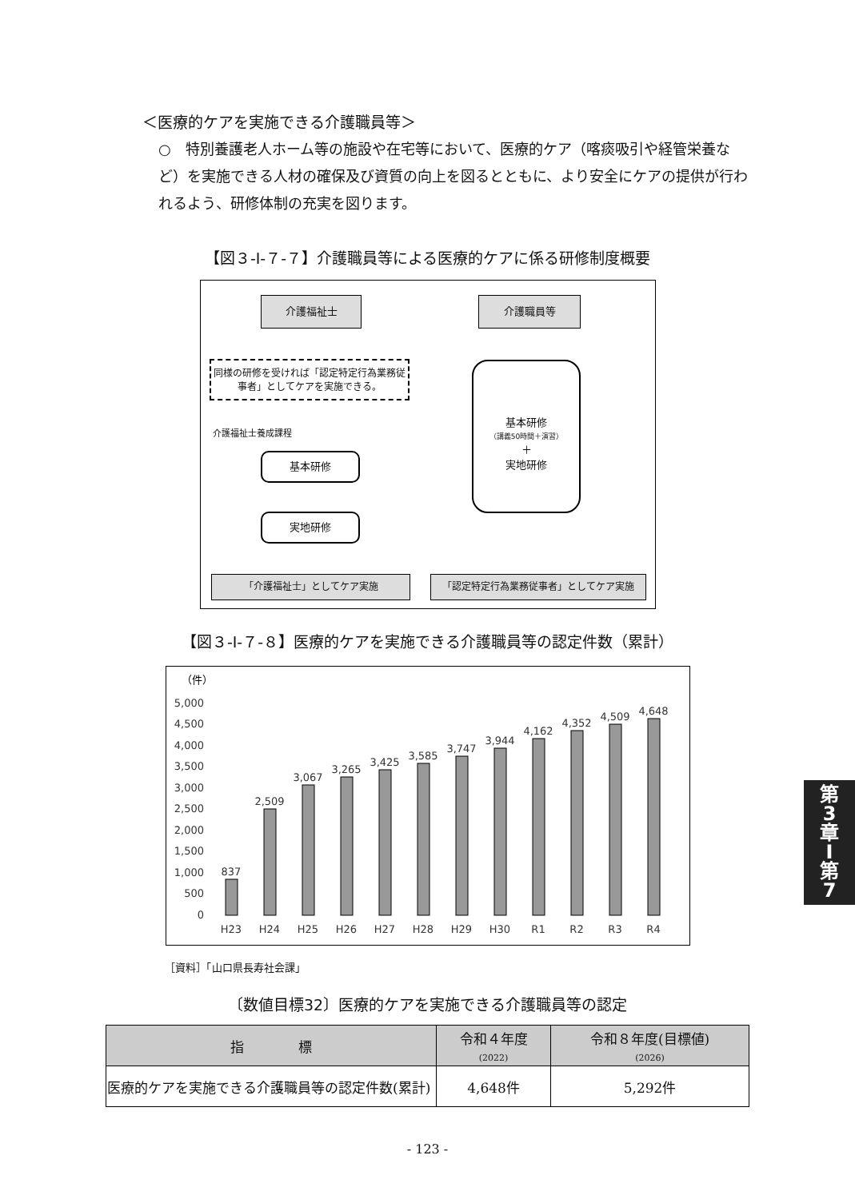＜医療的ケアを実施できる介護職員等＞
○　特別養護老人ホーム等の施設や在宅等において、医療的ケア（喀痰吸引や経管栄養など）を実施できる人材の確保及び資質の向上を図るとともに、より安全にケアの提供が行われるよう、研修体制の充実を図ります。
【図３-Ⅰ-７-７】介護職員等による医療的ケアに係る研修制度概要
介護福祉士 介護職員等
同様の研修を受ければ「認定特定行為業務従事者」としてケアを実施できる。
介護福祉士養成課程
基本研修
実地研修
基本研修
（講義50時間＋演習）
＋
実地研修
「介護福祉士」としてケア実施 「認定特定行為業務従事者」としてケア実施
【図３-Ⅰ-７-８】医療的ケアを実施できる介護職員等の認定件数（累計）
（件）
5,000
4,500
4,000
3,500
3,000
2,500
2,000
1,500
1,000
500
0
837
2,509
3,067
3,265
3,425
3,585
3,747
3,944
4,162
4,352
4,509
4,648
H23
H24
H25
H26
H27
H28
H29
H30
R1
R2
R3
R4
［資料］「山口県長寿社会課」
〔数値目標32〕医療的ケアを実施できる介護職員等の認定
| 指 標 | 令和４年度 (2022) | 令和８年度(目標値) (2026) |
| --- | --- | --- |
| 医療的ケアを実施できる介護職員等の認定件数(累計) | 4,648件 | 5,292件 |
- 123 -
第
3
章
Ⅰ
第
7